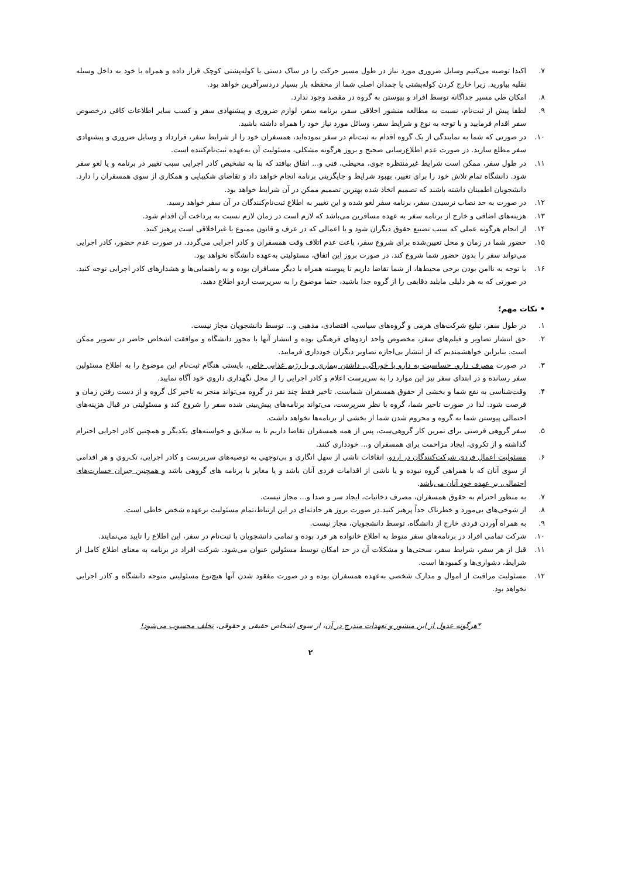۷. اکیدا توصیه می‌کنیم وسایل ضروری مورد نیاز در طول مسیر حرکت را در ساک دستی یا کوله‌پشتی کوچک قرار داده و همراه با خود به داخل وسیله نقلیه بیاورید. زیرا خارج کردن کوله‌پشتی یا چمدان اصلی شما از محفظه بار بسیار دردسرآفرین خواهد بود.
۸. امکان طی مسیر جداگانه توسط افراد و پیوستن به گروه در مقصد وجود ندارد.
۹. لطفا پیش از ثبت‌نام، نسبت به مطالعه منشور اخلاقی سفر، برنامه سفر، لوازم ضروری و پیشنهادی سفر و کسب سایر اطلاعات کافی درخصوص سفر اقدام فرمایید و با توجه به نوع و شرایط سفر، وسائل مورد نیاز خود را همراه داشته باشید.
۱۰. در صورتی که شما به نمایندگی از یک گروه اقدام به ثبت‌نام در سفر نموده‌اید، همسفران خود را از شرایط سفر، قرارداد و وسایل ضروری و پیشنهادی سفر مطلع سازید. در صورت عدم اطلاع‌رسانی صحیح و بروز هرگونه مشکلی، مسئولیت آن به‌عهده ثبت‌نام‌کننده است.
۱۱. در طول سفر، ممکن است شرایط غیرمنتظره جوی، محیطی، فنی و... اتفاق بیافتد که بنا به تشخیص کادر اجرایی سبب تغییر در برنامه و یا لغو سفر شود. دانشگاه تمام تلاش خود را برای تغییر، بهبود شرایط و جایگزینی برنامه انجام خواهد داد و تقاضای شکیبایی و همکاری از سوی همسفران را دارد. دانشجویان اطمینان داشته باشند که تصمیم اتخاذ شده بهترین تصمیم ممکن در آن شرایط خواهد بود.
۱۲. در صورت به حد نصاب نرسیدن سفر، برنامه سفر لغو شده و این تغییر به اطلاع ثبت‌نام‌کنندگان در آن سفر خواهد رسید.
۱۳. هزینه‌های اضافی و خارج از برنامه سفر به عهده مسافرین می‌باشد که لازم است در زمان لازم نسبت به پرداخت آن اقدام شود.
۱۴. از انجام هرگونه عملی که سبب تضییع حقوق دیگران شود و یا اعمالی که در عرف و قانون ممنوع یا غیراخلاقی است پرهیز کنید.
۱۵. حضور شما در زمان و محل تعیین‌شده برای شروع سفر، باعث عدم اتلاف وقت همسفران و کادر اجرایی می‌گردد. در صورت عدم حضور، کادر اجرایی می‌تواند سفر را بدون حضور شما شروع کند. در صورت بروز این اتفاق، مسئولیتی به‌عهده دانشگاه نخواهد بود.
۱۶. با توجه به ناامن بودن برخی محیط‌ها، از شما تقاضا داریم تا پیوسته همراه با دیگر مسافران بوده و به راهنمایی‌ها و هشدارهای کادر اجرایی توجه کنید. در صورتی که به هر دلیلی مایلید دقایقی را از گروه جدا باشید، حتما موضوع را به سرپرست اردو اطلاع دهید.
• نکات مهم؛
۱. در طول سفر، تبلیغ شرکت‌های هرمی و گروه‌های سیاسی، اقتصادی، مذهبی و... توسط دانشجویان مجاز نیست.
۲. حق انتشار تصاویر و فیلم‌های سفر، مخصوص واحد اردوهای فرهنگی بوده و انتشار آنها با مجوز دانشگاه و موافقت اشخاص حاضر در تصویر ممکن است. بنابراین خواهشمندیم که از انتشار بی‌اجازه تصاویر دیگران خودداری فرمایید.
۳. در صورت مصرف دارو، حساسیت به دارو یا خوراکی، داشتن بیماری و یا رژیم غذایی خاص، بایستی هنگام ثبت‌نام این موضوع را به اطلاع مسئولین سفر رسانده و در ابتدای سفر نیز این موارد را به سرپرست اعلام و کادر اجرایی را از محل نگهداری داروی خود آگاه نمایید.
۴. وقت‌شناسی به نفع شما و بخشی از حقوق همسفران شماست. تاخیر فقط چند نفر در گروه می‌تواند منجر به تاخیر کل گروه و از دست رفتن زمان و فرصت شود. لذا در صورت تاخیر شما، گروه با نظر سرپرست، می‌تواند برنامه‌های پیش‌بینی شده سفر را شروع کند و مسئولیتی در قبال هزینه‌های احتمالی پیوستن شما به گروه و محروم شدن شما از بخشی از برنامه‌ها نخواهد داشت.
۵. سفر گروهی فرصتی برای تمرین کار گروهی‌ست، پس از همه همسفران تقاضا داریم تا به سلایق و خواسته‌های یکدیگر و همچنین کادر اجرایی احترام گذاشته و از تکروی، ایجاد مزاحمت برای همسفران و... خودداری کنند.
۶. مسئولیت اعمال فردی شرکت‌کنندگان در اردو، اتفاقات ناشی از سهل انگاری و بی‌توجهی به توصیه‌های سرپرست و کادر اجرایی، تک‌روی و هر اقدامی از سوی آنان که با همراهی گروه نبوده و یا ناشی از اقدامات فردی آنان باشد و یا مغایر با برنامه های گروهی باشد و همچنین جبران خسارت‌های احتمالی، بر عهده خود آنان می‌باشد.
۷. به منظور احترام به حقوق همسفران، مصرف دخانیات، ایجاد سر و صدا و... مجاز نیست.
۸. از شوخی‌های بی‌مورد و خطرناک جداً پرهیز کنید.در صورت بروز هر حادثه‌ای در این ارتباط،تمام مسئولیت برعهده شخص خاطی است.
۹. به همراه آوردن فردی خارج از دانشگاه، توسط دانشجویان، مجاز نیست.
۱۰. شرکت تمامی افراد در برنامه‌های سفر منوط به اطلاع خانواده هر فرد بوده و تمامی دانشجویان با ثبت‌نام در سفر، این اطلاع را تایید می‌نمایند.
۱۱. قبل از هر سفر، شرایط سفر، سختی‌ها و مشکلات آن در حد امکان توسط مسئولین عنوان می‌شود. شرکت افراد در برنامه به معنای اطلاع کامل از شرایط، دشواری‌ها و کمبودها است.
۱۲. مسئولیت مراقبت از اموال و مدارک شخصی به‌عهده همسفران بوده و در صورت مفقود شدن آنها هیچ‌نوع مسئولیتی متوجه دانشگاه و کادر اجرایی نخواهد بود.
*هرگونه عدول از این منشور و تعهدات مندرج در آن، از سوی اشخاص حقیقی و حقوقی، تخلف محسوب می‌شود!
۲